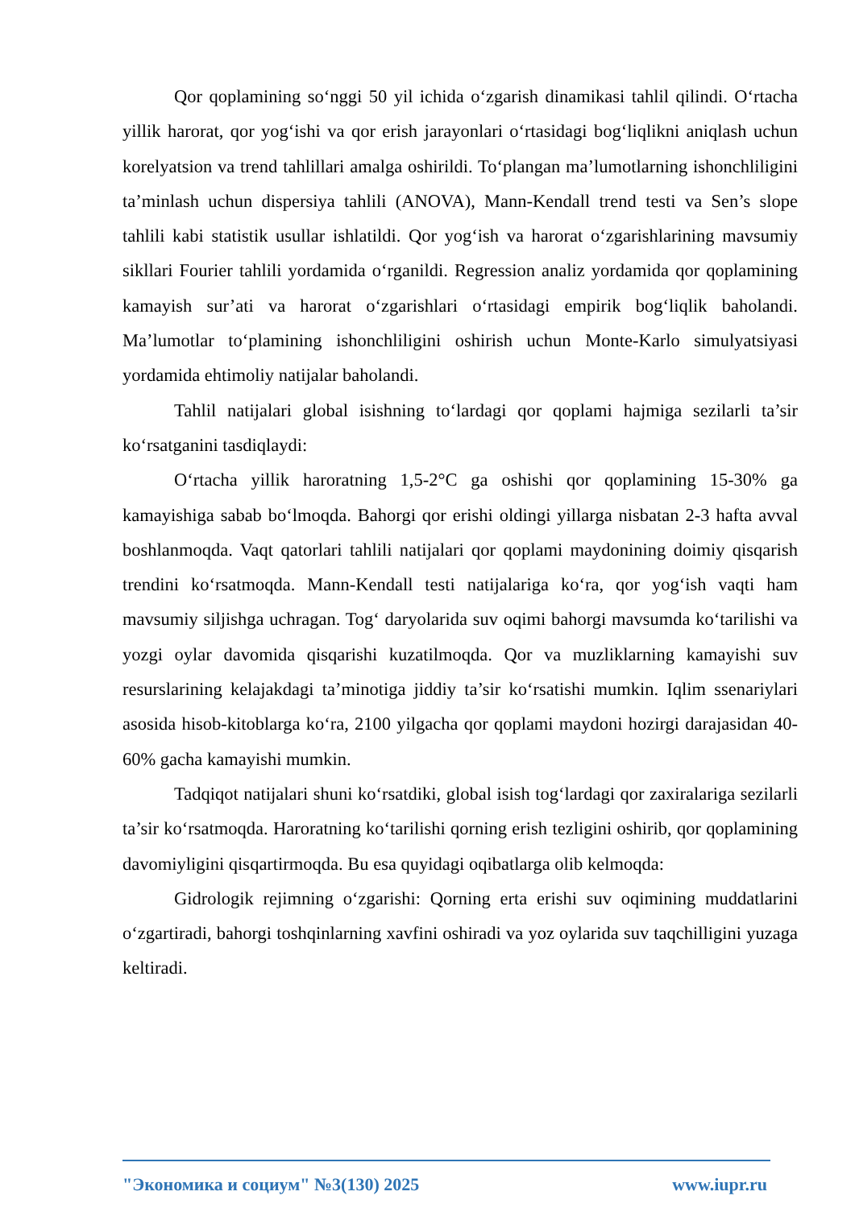Qor qoplamining so‘nggi 50 yil ichida o‘zgarish dinamikasi tahlil qilindi. O‘rtacha yillik harorat, qor yog‘ishi va qor erish jarayonlari o‘rtasidagi bog‘liqlikni aniqlash uchun korelyatsion va trend tahlillari amalga oshirildi. To‘plangan ma’lumotlarning ishonchliligini ta’minlash uchun dispersiya tahlili (ANOVA), Mann-Kendall trend testi va Sen’s slope tahlili kabi statistik usullar ishlatildi. Qor yog‘ish va harorat o‘zgarishlarining mavsumiy sikllari Fourier tahlili yordamida o‘rganildi. Regression analiz yordamida qor qoplamining kamayish sur’ati va harorat o‘zgarishlari o‘rtasidagi empirik bog‘liqlik baholandi. Ma’lumotlar to‘plamining ishonchliligini oshirish uchun Monte-Karlo simulyatsiyasi yordamida ehtimoliy natijalar baholandi.
Tahlil natijalari global isishning to‘lardagi qor qoplami hajmiga sezilarli ta’sir ko‘rsatganini tasdiqlaydi:
O‘rtacha yillik haroratning 1,5-2°C ga oshishi qor qoplamining 15-30% ga kamayishiga sabab bo‘lmoqda. Bahorgi qor erishi oldingi yillarga nisbatan 2-3 hafta avval boshlanmoqda. Vaqt qatorlari tahlili natijalari qor qoplami maydonining doimiy qisqarish trendini ko‘rsatmoqda. Mann-Kendall testi natijalariga ko‘ra, qor yog‘ish vaqti ham mavsumiy siljishga uchragan. Tog‘ daryolarida suv oqimi bahorgi mavsumda ko‘tarilishi va yozgi oylar davomida qisqarishi kuzatilmoqda. Qor va muzliklarning kamayishi suv resurslarining kelajakdagi ta’minotiga jiddiy ta’sir ko‘rsatishi mumkin. Iqlim ssenariylari asosida hisob-kitoblarga ko‘ra, 2100 yilgacha qor qoplami maydoni hozirgi darajasidan 40-60% gacha kamayishi mumkin.
Tadqiqot natijalari shuni ko‘rsatdiki, global isish tog‘lardagi qor zaxiralariga sezilarli ta’sir ko‘rsatmoqda. Haroratning ko‘tarilishi qorning erish tezligini oshirib, qor qoplamining davomiyligini qisqartirmoqda. Bu esa quyidagi oqibatlarga olib kelmoqda:
Gidrologik rejimning o‘zgarishi: Qorning erta erishi suv oqimining muddatlarini o‘zgartiradi, bahorgi toshqinlarning xavfini oshiradi va yoz oylarida suv taqchilligini yuzaga keltiradi.
"Экономика и социум" №3(130) 2025 www.iupr.ru